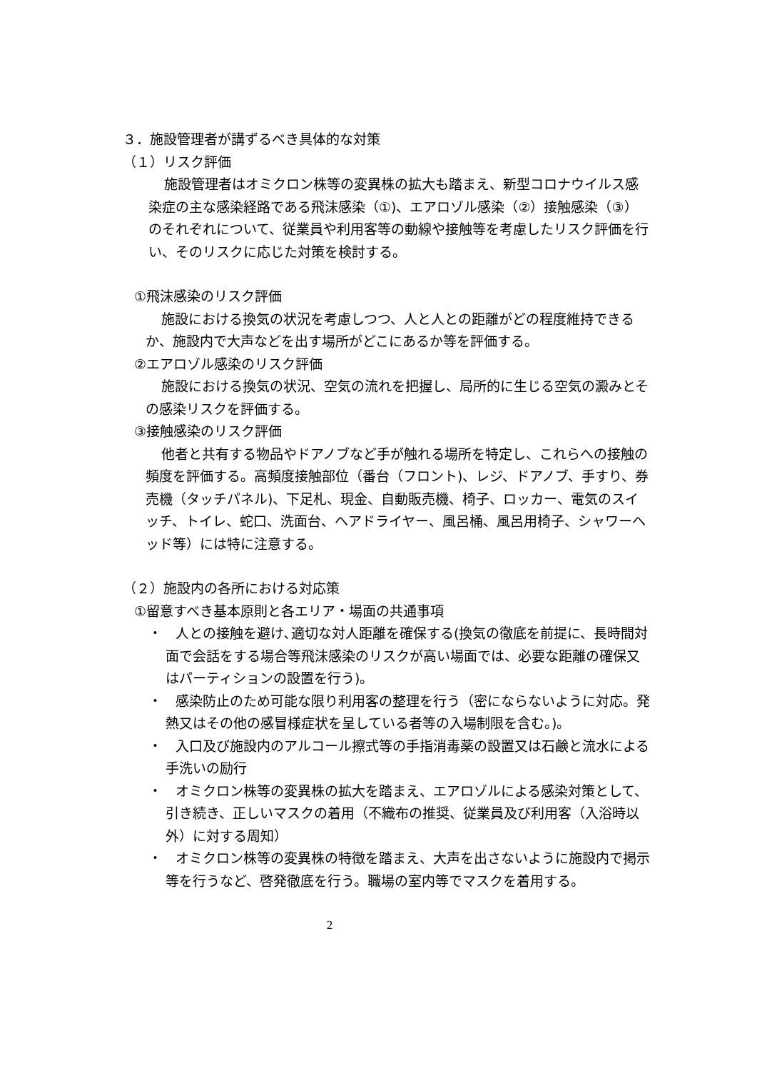３．施設管理者が講ずるべき具体的な対策
（１）リスク評価
施設管理者はオミクロン株等の変異株の拡大も踏まえ、新型コロナウイルス感染症の主な感染経路である飛沫感染（①)、エアロゾル感染（②）接触感染（③）のそれぞれについて、従業員や利用客等の動線や接触等を考慮したリスク評価を行い、そのリスクに応じた対策を検討する。
①飛沫感染のリスク評価
施設における換気の状況を考慮しつつ、人と人との距離がどの程度維持できるか、施設内で大声などを出す場所がどこにあるか等を評価する。
②エアロゾル感染のリスク評価
施設における換気の状況、空気の流れを把握し、局所的に生じる空気の澱みとその感染リスクを評価する。
③接触感染のリスク評価
他者と共有する物品やドアノブなど手が触れる場所を特定し、これらへの接触の頻度を評価する。高頻度接触部位（番台（フロント)、レジ、ドアノブ、手すり、券売機（タッチパネル)、下足札、現金、自動販売機、椅子、ロッカー、電気のスイッチ、トイレ、蛇口、洗面台、ヘアドライヤー、風呂桶、風呂用椅子、シャワーヘッド等）には特に注意する。
（２）施設内の各所における対応策
①留意すべき基本原則と各エリア・場面の共通事項
・　人との接触を避け､適切な対人距離を確保する(換気の徹底を前提に、長時間対面で会話をする場合等飛沫感染のリスクが高い場面では、必要な距離の確保又はパーティションの設置を行う)。
・　感染防止のため可能な限り利用客の整理を行う（密にならないように対応。発熱又はその他の感冒様症状を呈している者等の入場制限を含む。)。
・　入口及び施設内のアルコール擦式等の手指消毒薬の設置又は石鹸と流水による手洗いの励行
・　オミクロン株等の変異株の拡大を踏まえ、エアロゾルによる感染対策として、引き続き、正しいマスクの着用（不織布の推奨、従業員及び利用客（入浴時以外）に対する周知）
・　オミクロン株等の変異株の特徴を踏まえ、大声を出さないように施設内で掲示等を行うなど、啓発徹底を行う。職場の室内等でマスクを着用する。
2